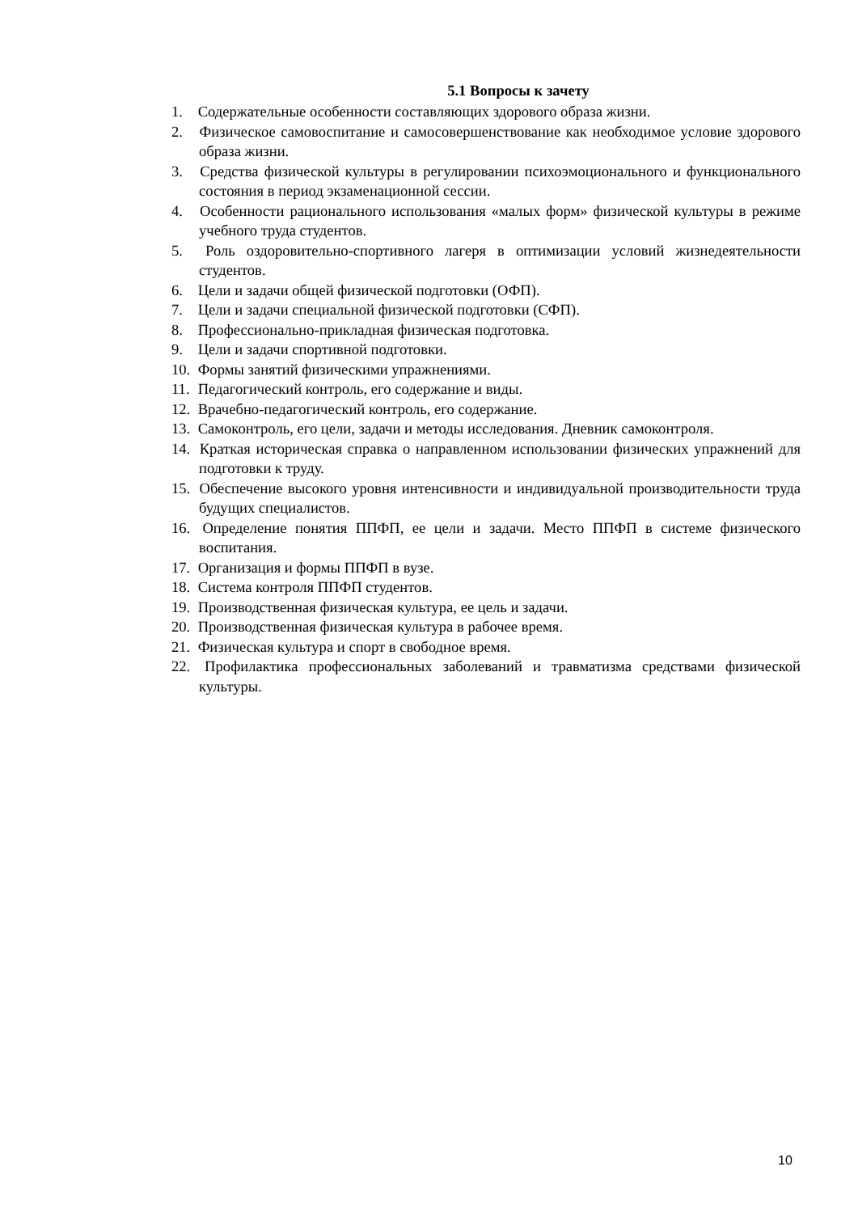5.1 Вопросы к зачету
1. Содержательные особенности составляющих здорового образа жизни.
2. Физическое самовоспитание и самосовершенствование как необходимое условие здорового образа жизни.
3. Средства физической культуры в регулировании психоэмоционального и функционального состояния в период экзаменационной сессии.
4. Особенности рационального использования «малых форм» физической культуры в режиме учебного труда студентов.
5. Роль оздоровительно-спортивного лагеря в оптимизации условий жизнедеятельности студентов.
6. Цели и задачи общей физической подготовки (ОФП).
7. Цели и задачи специальной физической подготовки (СФП).
8. Профессионально-прикладная физическая подготовка.
9. Цели и задачи спортивной подготовки.
10. Формы занятий физическими упражнениями.
11. Педагогический контроль, его содержание и виды.
12. Врачебно-педагогический контроль, его содержание.
13. Самоконтроль, его цели, задачи и методы исследования. Дневник самоконтроля.
14. Краткая историческая справка о направленном использовании физических упражнений для подготовки к труду.
15. Обеспечение высокого уровня интенсивности и индивидуальной производительности труда будущих специалистов.
16. Определение понятия ППФП, ее цели и задачи. Место ППФП в системе физического воспитания.
17. Организация и формы ППФП в вузе.
18. Система контроля ППФП студентов.
19. Производственная физическая культура, ее цель и задачи.
20. Производственная физическая культура в рабочее время.
21. Физическая культура и спорт в свободное время.
22. Профилактика профессиональных заболеваний и травматизма средствами физической культуры.
10